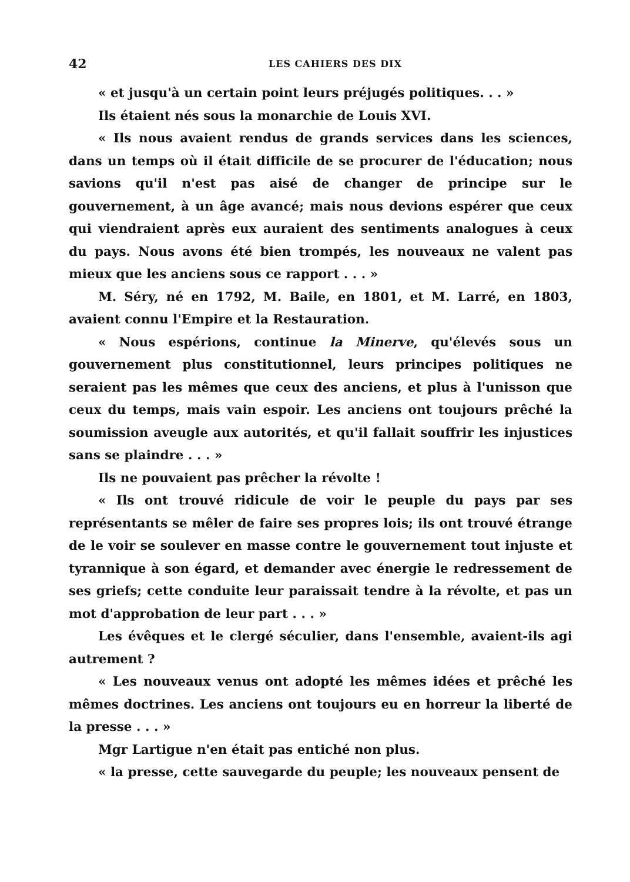42 LES CAHIERS DES DIX
« et jusqu'à un certain point leurs préjugés politiques. . . »
Ils étaient nés sous la monarchie de Louis XVI.
« Ils nous avaient rendus de grands services dans les sciences, dans un temps où il était difficile de se procurer de l'éducation; nous savions qu'il n'est pas aisé de changer de principe sur le gouvernement, à un âge avancé; mais nous devions espérer que ceux qui viendraient après eux auraient des sentiments analogues à ceux du pays. Nous avons été bien trompés, les nouveaux ne valent pas mieux que les anciens sous ce rapport . . . »
M. Séry, né en 1792, M. Baile, en 1801, et M. Larré, en 1803, avaient connu l'Empire et la Restauration.
« Nous espérions, continue la Minerve, qu'élevés sous un gouvernement plus constitutionnel, leurs principes politiques ne seraient pas les mêmes que ceux des anciens, et plus à l'unisson que ceux du temps, mais vain espoir. Les anciens ont toujours prêché la soumission aveugle aux autorités, et qu'il fallait souffrir les injustices sans se plaindre . . . »
Ils ne pouvaient pas prêcher la révolte !
« Ils ont trouvé ridicule de voir le peuple du pays par ses représentants se mêler de faire ses propres lois; ils ont trouvé étrange de le voir se soulever en masse contre le gouvernement tout injuste et tyrannique à son égard, et demander avec énergie le redressement de ses griefs; cette conduite leur paraissait tendre à la révolte, et pas un mot d'approbation de leur part . . . »
Les évêques et le clergé séculier, dans l'ensemble, avaient-ils agi autrement ?
« Les nouveaux venus ont adopté les mêmes idées et prêché les mêmes doctrines. Les anciens ont toujours eu en horreur la liberté de la presse . . . »
Mgr Lartigue n'en était pas entiché non plus.
« la presse, cette sauvegarde du peuple; les nouveaux pensent de